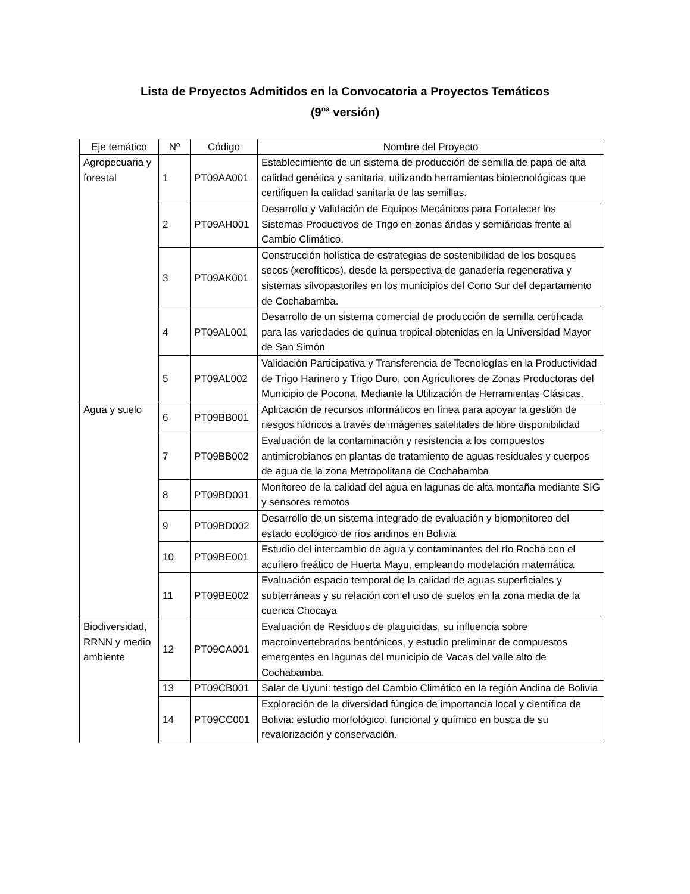Lista de Proyectos Admitidos en la Convocatoria a Proyectos Temáticos
(9<sup>na</sup> versión)
| Eje temático | Nº | Código | Nombre del Proyecto |
| --- | --- | --- | --- |
| Agropecuaria y forestal | 1 | PT09AA001 | Establecimiento de un sistema de producción de semilla de papa de alta calidad genética y sanitaria, utilizando herramientas biotecnológicas que certifiquen la calidad sanitaria de las semillas. |
| | 2 | PT09AH001 | Desarrollo y Validación de Equipos Mecánicos para Fortalecer los Sistemas Productivos de Trigo en zonas áridas y semiáridas frente al Cambio Climático. |
| | 3 | PT09AK001 | Construcción holística de estrategias de sostenibilidad de los bosques secos (xerofíticos), desde la perspectiva de ganadería regenerativa y sistemas silvopastoriles en los municipios del Cono Sur del departamento de Cochabamba. |
| | 4 | PT09AL001 | Desarrollo de un sistema comercial de producción de semilla certificada para las variedades de quinua tropical obtenidas en la Universidad Mayor de San Simón |
| | 5 | PT09AL002 | Validación Participativa y Transferencia de Tecnologías en la Productividad de Trigo Harinero y Trigo Duro, con Agricultores de Zonas Productoras del Municipio de Pocona, Mediante la Utilización de Herramientas Clásicas. |
| Agua y suelo | 6 | PT09BB001 | Aplicación de recursos informáticos en línea para apoyar la gestión de riesgos hídricos a través de imágenes satelitales de libre disponibilidad |
| | 7 | PT09BB002 | Evaluación de la contaminación y resistencia a los compuestos antimicrobianos en plantas de tratamiento de aguas residuales y cuerpos de agua de la zona Metropolitana de Cochabamba |
| | 8 | PT09BD001 | Monitoreo de la calidad del agua en lagunas de alta montaña mediante SIG y sensores remotos |
| | 9 | PT09BD002 | Desarrollo de un sistema integrado de evaluación y biomonitoreo del estado ecológico de ríos andinos en Bolivia |
| | 10 | PT09BE001 | Estudio del intercambio de agua y contaminantes del río Rocha con el acuífero freático de Huerta Mayu, empleando modelación matemática |
| | 11 | PT09BE002 | Evaluación espacio temporal de la calidad de aguas superficiales y subterráneas y su relación con el uso de suelos en la zona media de la cuenca Chocaya |
| Biodiversidad, RRNN y medio ambiente | 12 | PT09CA001 | Evaluación de Residuos de plaguicidas, su influencia sobre macroinvertebrados bentónicos, y estudio preliminar de compuestos emergentes en lagunas del municipio de Vacas del valle alto de Cochabamba. |
| | 13 | PT09CB001 | Salar de Uyuni: testigo del Cambio Climático en la región Andina de Bolivia |
| | 14 | PT09CC001 | Exploración de la diversidad fúngica de importancia local y científica de Bolivia: estudio morfológico, funcional y químico en busca de su revalorización y conservación. |